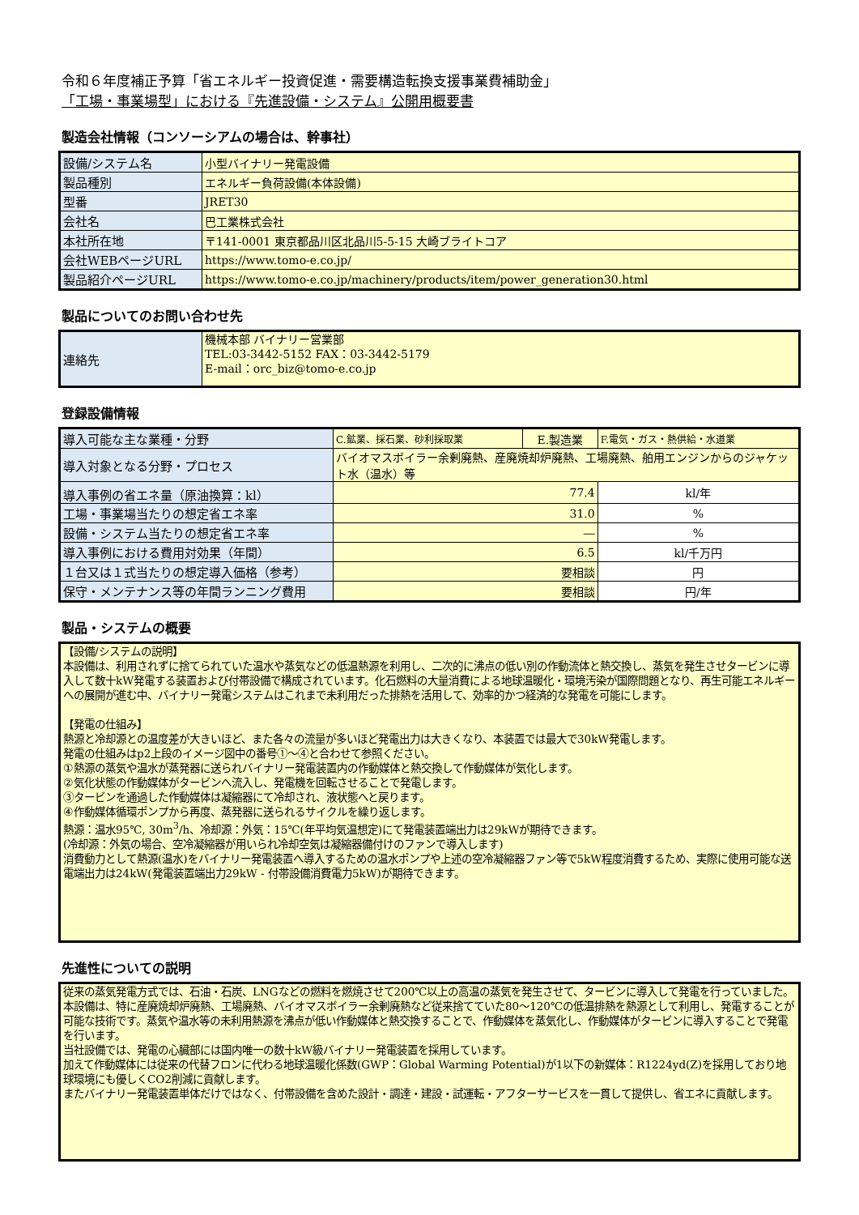令和６年度補正予算「省エネルギー投資促進・需要構造転換支援事業費補助金」
「工場・事業場型」における『先進設備・システム』公開用概要書
製造会社情報（コンソーシアムの場合は、幹事社）
| 設備/システム名 | 小型バイナリー発電設備 |
| 製品種別 | エネルギー負荷設備(本体設備) |
| 型番 | JRET30 |
| 会社名 | 巴工業株式会社 |
| 本社所在地 | 〒141-0001 東京都品川区北品川5-5-15 大崎ブライトコア |
| 会社WEBページURL | https://www.tomo-e.co.jp/ |
| 製品紹介ページURL | https://www.tomo-e.co.jp/machinery/products/item/power_generation30.html |
製品についてのお問い合わせ先
| 連絡先 | 機械本部 バイナリー営業部 TEL:03-3442-5152 FAX：03-3442-5179 E-mail：orc_biz@tomo-e.co.jp |
登録設備情報
| 導入可能な主な業種・分野 | C.鉱業、採石業、砂利採取業 | E.製造業 | F.電気・ガス・熱供給・水道業 | |
| 導入対象となる分野・プロセス | バイオマスボイラー余剰廃熱、産廃焼却炉廃熱、工場廃熱、舶用エンジンからのジャケット水（温水）等 | | | |
| 導入事例の省エネ量（原油換算：kl） | 77.4 | | | kl/年 |
| 工場・事業場当たりの想定省エネ率 | 31.0 | | | % |
| 設備・システム当たりの想定省エネ率 | ― | | | % |
| 導入事例における費用対効果（年間） | 6.5 | | | kl/千万円 |
| １台又は１式当たりの想定導入価格（参考） | 要相談 | | | 円 |
| 保守・メンテナンス等の年間ランニング費用 | 要相談 | | | 円/年 |
製品・システムの概要
【設備/システムの説明】
本設備は、利用されずに捨てられていた温水や蒸気などの低温熱源を利用し、二次的に沸点の低い別の作動流体と熱交換し、蒸気を発生させタービンに導入して数十kW発電する装置および付帯設備で構成されています。化石燃料の大量消費による地球温暖化・環境汚染が国際問題となり、再生可能エネルギーへの展開が進む中、バイナリー発電システムはこれまで未利用だった排熱を活用して、効率的かつ経済的な発電を可能にします。
【発電の仕組み】
熱源と冷却源との温度差が大きいほど、また各々の流量が多いほど発電出力は大きくなり、本装置では最大で30kW発電します。
発電の仕組みはp2上段のイメージ図中の番号①～④と合わせて参照ください。
①熱源の蒸気や温水が蒸発器に送られバイナリー発電装置内の作動媒体と熱交換して作動媒体が気化します。
②気化状態の作動媒体がタービンへ流入し、発電機を回転させることで発電します。
③タービンを通過した作動媒体は凝縮器にて冷却され、液状態へと戻ります。
④作動媒体循環ポンプから再度、蒸発器に送られるサイクルを繰り返します。
熱源：温水95℃, 30m<sup>3</sup>/h、冷却源：外気：15℃(年平均気温想定)にて発電装置端出力は29kWが期待できます。
(冷却源：外気の場合、空冷凝縮器が用いられ冷却空気は凝縮器備付けのファンで導入します)
消費動力として熱源(温水)をバイナリー発電装置へ導入するための温水ポンプや上述の空冷凝縮器ファン等で5kW程度消費するため、実際に使用可能な送電端出力は24kW(発電装置端出力29kW - 付帯設備消費電力5kW)が期待できます。
先進性についての説明
従来の蒸気発電方式では、石油・石炭、LNGなどの燃料を燃焼させて200℃以上の高温の蒸気を発生させて、タービンに導入して発電を行っていました。
本設備は、特に産廃焼却炉廃熱、工場廃熱、バイオマスボイラー余剰廃熱など従来捨てていた80～120℃の低温排熱を熱源として利用し、発電することが可能な技術です。蒸気や温水等の未利用熱源を沸点が低い作動媒体と熱交換することで、作動媒体を蒸気化し、作動媒体がタービンに導入することで発電を行います。
当社設備では、発電の心臓部には国内唯一の数十kW級バイナリー発電装置を採用しています。
加えて作動媒体には従来の代替フロンに代わる地球温暖化係数(GWP：Global Warming Potential)が1以下の新媒体：R1224yd(Z)を採用しており地球環境にも優しくCO2削減に貢献します。
またバイナリー発電装置単体だけではなく、付帯設備を含めた設計・調達・建設・試運転・アフターサービスを一貫して提供し、省エネに貢献します。